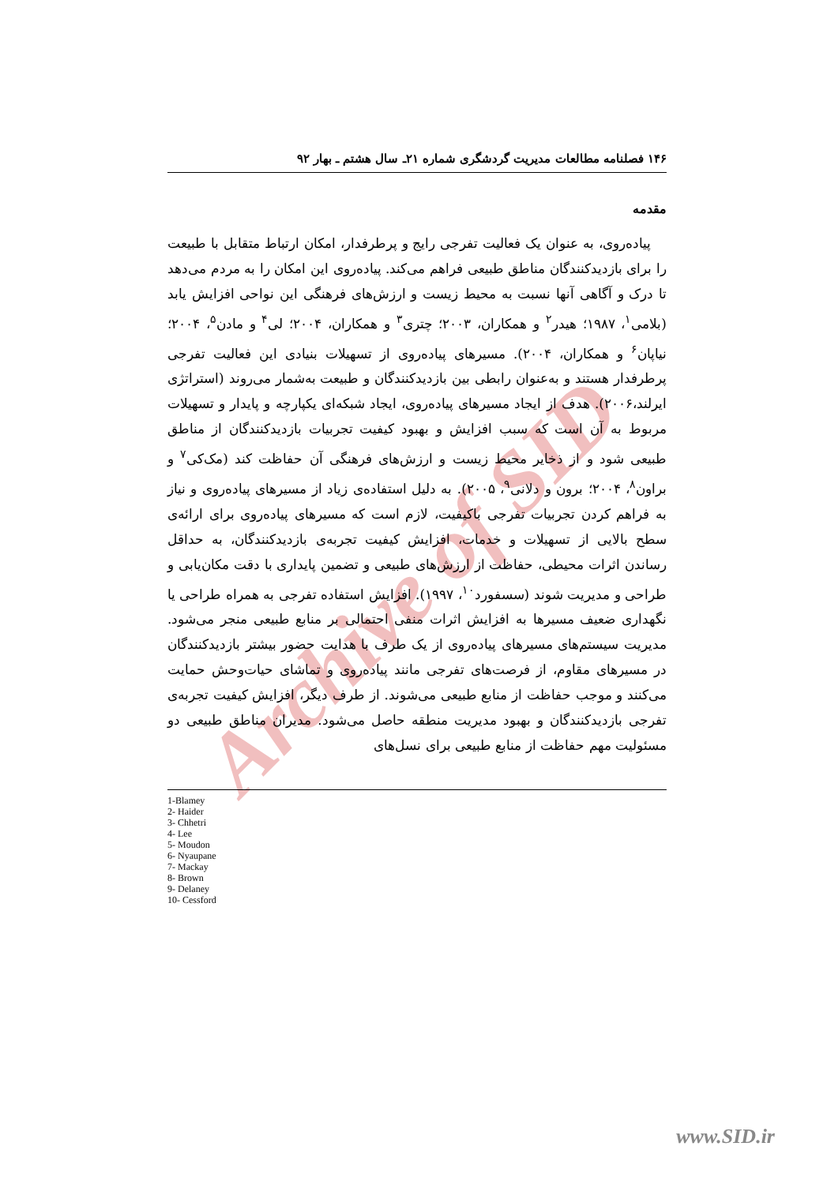Archive of SID
۱۴۶ فصلنامه مطالعات مدیریت گردشگری شماره ۲۱ـ سال هشتم ـ بهار ۹۲
مقدمه
پیاده‌روی، به عنوان یک فعالیت تفرجی رایج و پرطرفدار، امکان ارتباط متقابل با طبیعت را برای بازدیدکنندگان مناطق طبیعی فراهم می‌کند. پیاده‌روی این امکان را به مردم می‌دهد تا درک و آگاهی آنها نسبت به محیط زیست و ارزش‌های فرهنگی این نواحی افزایش یابد (بلامی<sup>۱</sup>، ۱۹۸۷؛ هیدر<sup>۲</sup> و همکاران، ۲۰۰۳؛ چتری<sup>۳</sup> و همکاران، ۲۰۰۴؛ لی<sup>۴</sup> و مادن<sup>۵</sup>، ۲۰۰۴؛ نیاپان<sup>۶</sup> و همکاران، ۲۰۰۴). مسیرهای پیاده‌روی از تسهیلات بنیادی این فعالیت تفرجی پرطرفدار هستند و به‌عنوان رابطی بین بازدیدکنندگان و طبیعت به‌شمار می‌روند (استراتژی ایرلند،۲۰۰۶). هدف از ایجاد مسیرهای پیاده‌روی، ایجاد شبکه‌ای یکپارچه و پایدار و تسهیلات مربوط به آن است که سبب افزایش و بهبود کیفیت تجربیات بازدیدکنندگان از مناطق طبیعی شود و از ذخایر محیط زیست و ارزش‌های فرهنگی آن حفاظت کند (مک‌کی<sup>۷</sup> و براون<sup>۸</sup>، ۲۰۰۴؛ برون و دلانی<sup>۹</sup>، ۲۰۰۵). به دلیل استفاده‌ی زیاد از مسیرهای پیاده‌روی و نیاز به فراهم کردن تجربیات تفرجی باکیفیت، لازم است که مسیرهای پیاده‌روی برای ارائه‌ی سطح بالایی از تسهیلات و خدمات، افزایش کیفیت تجربه‌ی بازدیدکنندگان، به حداقل رساندن اثرات محیطی، حفاظت از ارزش‌های طبیعی و تضمین پایداری با دقت مکان‌یابی و طراحی و مدیریت شوند (سسفورد<sup>۱۰</sup>، ۱۹۹۷). افزایش استفاده تفرجی به همراه طراحی یا نگهداری ضعیف مسیرها به افزایش اثرات منفی احتمالی بر منابع طبیعی منجر می‌شود. مدیریت سیستم‌های مسیرهای پیاده‌روی از یک طرف با هدایت حضور بیشتر بازدیدکنندگان در مسیرهای مقاوم، از فرصت‌های تفرجی مانند پیاده‌روی و تماشای حیات‌وحش حمایت می‌کنند و موجب حفاظت از منابع طبیعی می‌شوند. از طرف دیگر، افزایش کیفیت تجربه‌ی تفرجی بازدیدکنندگان و بهبود مدیریت منطقه حاصل می‌شود. مدیران مناطق طبیعی دو مسئولیت مهم حفاظت از منابع طبیعی برای نسل‌های
1-Blamey
2- Haider
3- Chhetri
4- Lee
5- Moudon
6- Nyaupane
7- Mackay
8- Brown
9- Delaney
10- Cessford
www.SID.ir